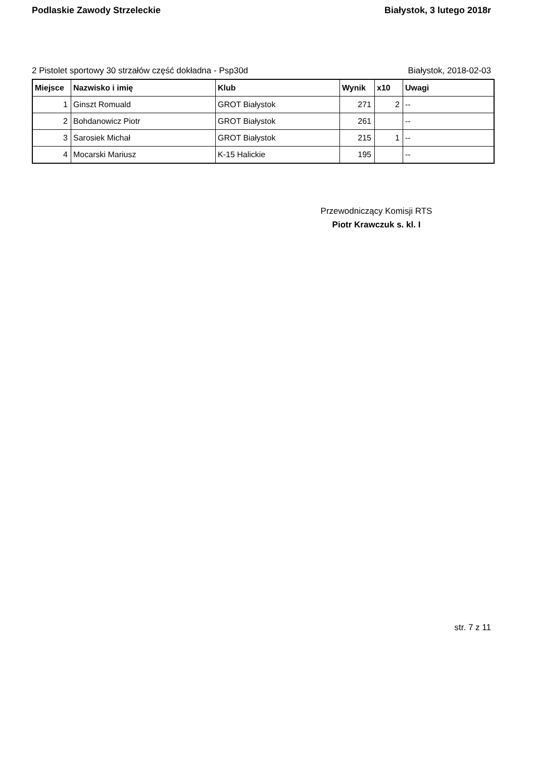Podlaskie Zawody Strzeleckie Białystok, 3 lutego 2018r
2 Pistolet sportowy 30 strzałów część dokładna - Psp30d Białystok, 2018-02-03
| Miejsce | Nazwisko i imię | Klub | Wynik | x10 | Uwagi |
| --- | --- | --- | --- | --- | --- |
| 1 | Ginszt Romuald | GROT Białystok | 271 | 2 | -- |
| 2 | Bohdanowicz Piotr | GROT Białystok | 261 | | -- |
| 3 | Sarosiek Michał | GROT Białystok | 215 | 1 | -- |
| 4 | Mocarski Mariusz | K-15 Halickie | 195 | | -- |
Przewodniczący Komisji RTS
Piotr Krawczuk s. kl. I
str. 7 z 11